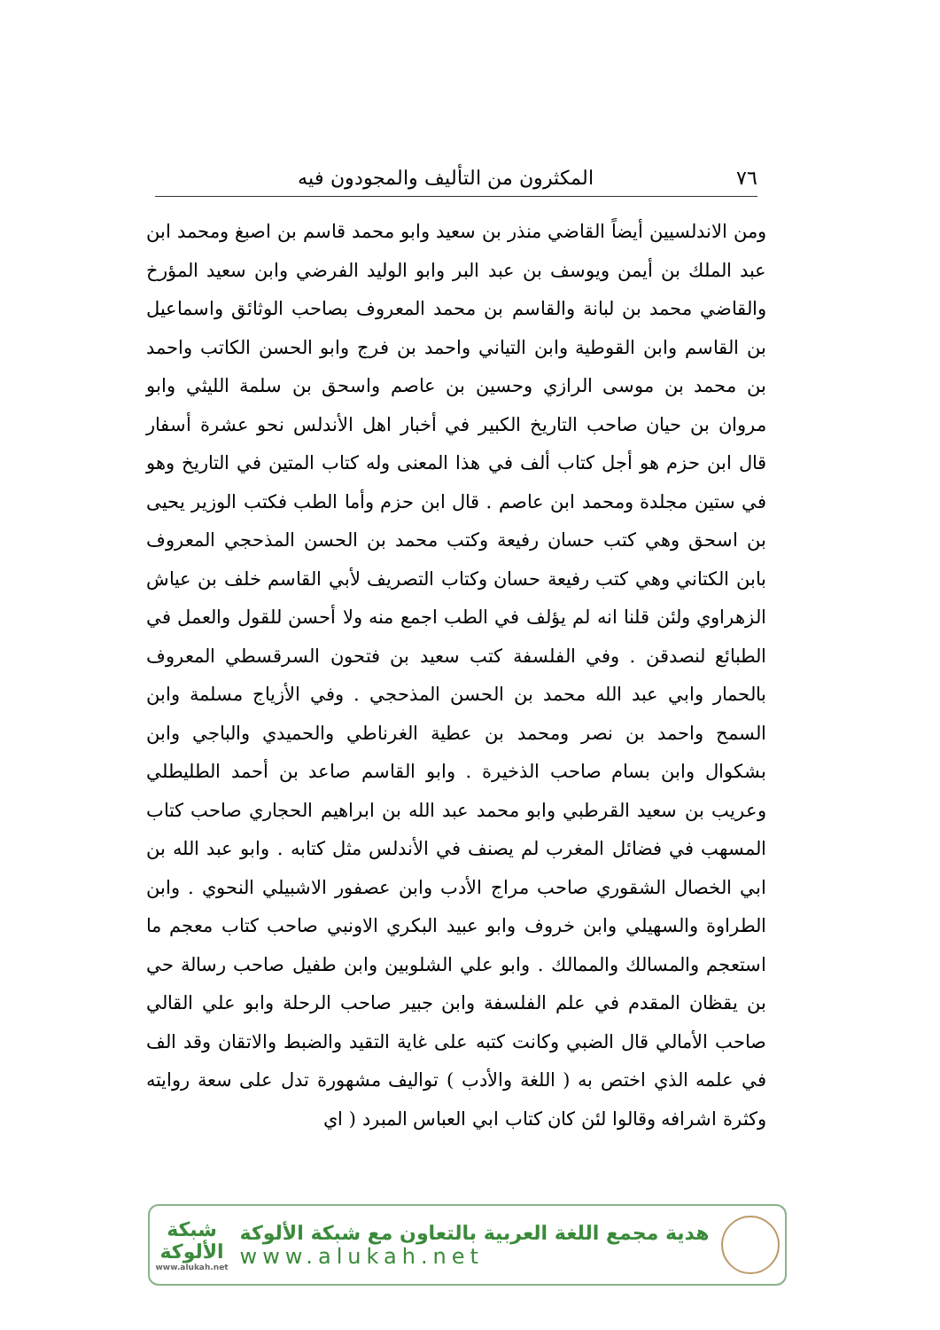٧٦ المكثرون من التأليف والمجودون فيه
ومن الاندلسيين أيضاً القاضي منذر بن سعيد وابو محمد قاسم بن اصبغ ومحمد ابن عبد الملك بن أيمن ويوسف بن عبد البر وابو الوليد الفرضي وابن سعيد المؤرخ والقاضي محمد بن لبانة والقاسم بن محمد المعروف بصاحب الوثائق واسماعيل بن القاسم وابن القوطية وابن التياني واحمد بن فرج وابو الحسن الكاتب واحمد بن محمد بن موسى الرازي وحسين بن عاصم واسحق بن سلمة الليثي وابو مروان بن حيان صاحب التاريخ الكبير في أخبار اهل الأندلس نحو عشرة أسفار قال ابن حزم هو أجل كتاب ألف في هذا المعنى وله كتاب المتين في التاريخ وهو في ستين مجلدة ومحمد ابن عاصم . قال ابن حزم وأما الطب فكتب الوزير يحيى بن اسحق وهي كتب حسان رفيعة وكتب محمد بن الحسن المذحجي المعروف بابن الكتاني وهي كتب رفيعة حسان وكتاب التصريف لأبي القاسم خلف بن عياش الزهراوي ولئن قلنا انه لم يؤلف في الطب اجمع منه ولا أحسن للقول والعمل في الطبائع لنصدقن . وفي الفلسفة كتب سعيد بن فتحون السرقسطي المعروف بالحمار وابي عبد الله محمد بن الحسن المذحجي . وفي الأزياج مسلمة وابن السمح واحمد بن نصر ومحمد بن عطية الغرناطي والحميدي والباجي وابن بشكوال وابن بسام صاحب الذخيرة . وابو القاسم صاعد بن أحمد الطليطلي وعريب بن سعيد القرطبي وابو محمد عبد الله بن ابراهيم الحجاري صاحب كتاب المسهب في فضائل المغرب لم يصنف في الأندلس مثل كتابه . وابو عبد الله بن ابي الخصال الشقوري صاحب مراج الأدب وابن عصفور الاشبيلي النحوي . وابن الطراوة والسهيلي وابن خروف وابو عبيد البكري الاونبي صاحب كتاب معجم ما استعجم والمسالك والممالك . وابو علي الشلوبين وابن طفيل صاحب رسالة حي بن يقظان المقدم في علم الفلسفة وابن جبير صاحب الرحلة وابو علي القالي صاحب الأمالي قال الضبي وكانت كتبه على غاية التقيد والضبط والاتقان وقد الف في علمه الذي اختص به ( اللغة والأدب ) تواليف مشهورة تدل على سعة روايته وكثرة اشرافه وقالوا لئن كان كتاب ابي العباس المبرد ( اي
هدية مجمع اللغة العربية بالتعاون مع شبكة الألوكة
www.alukah.net
شبكة
الألوكة
www.alukah.net